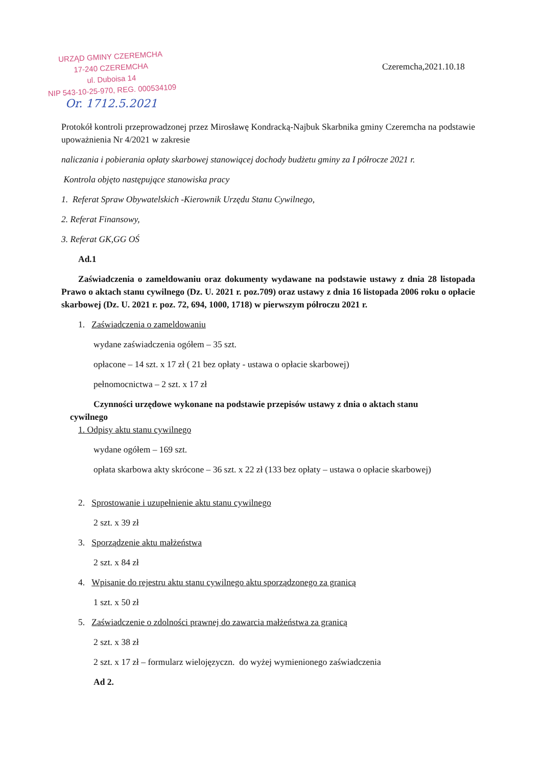URZĄD GMINY CZEREMCHA
17-240 CZEREMCHA
ul. Duboisa 14
NIP 543-10-25-970, REG. 000534109
Or. 1712.5.2021
Czeremcha,2021.10.18
Protokół kontroli przeprowadzonej przez Mirosławę Kondracką-Najbuk Skarbnika gminy Czeremcha na podstawie upoważnienia Nr 4/2021 w zakresie
naliczania i pobierania opłaty skarbowej stanowiącej dochody budżetu gminy za I półrocze 2021 r.
Kontrola objęto następujące stanowiska pracy
1. Referat Spraw Obywatelskich -Kierownik Urzędu Stanu Cywilnego,
2. Referat Finansowy,
3. Referat GK,GG OŚ
Ad.1
Zaświadczenia o zameldowaniu oraz dokumenty wydawane na podstawie ustawy z dnia 28 listopada Prawo o aktach stanu cywilnego (Dz. U. 2021 r. poz.709) oraz ustawy z dnia 16 listopada 2006 roku o opłacie skarbowej (Dz. U. 2021 r. poz. 72, 694, 1000, 1718) w pierwszym półroczu 2021 r.
1. Zaświadczenia o zameldowaniu
wydane zaświadczenia ogółem – 35 szt.
opłacone – 14 szt. x 17 zł ( 21 bez opłaty - ustawa o opłacie skarbowej)
pełnomocnictwa – 2 szt. x 17 zł
Czynności urzędowe wykonane na podstawie przepisów ustawy z dnia o aktach stanu
cywilnego
1. Odpisy aktu stanu cywilnego
wydane ogółem – 169 szt.
opłata skarbowa akty skrócone – 36 szt. x 22 zł (133 bez opłaty – ustawa o opłacie skarbowej)
2. Sprostowanie i uzupełnienie aktu stanu cywilnego
2 szt. x 39 zł
3. Sporządzenie aktu małżeństwa
2 szt. x 84 zł
4. Wpisanie do rejestru aktu stanu cywilnego aktu sporządzonego za granicą
1 szt. x 50 zł
5. Zaświadczenie o zdolności prawnej do zawarcia małżeństwa za granicą
2 szt. x 38 zł
2 szt. x 17 zł – formularz wielojęzyczn. do wyżej wymienionego zaświadczenia
Ad 2.